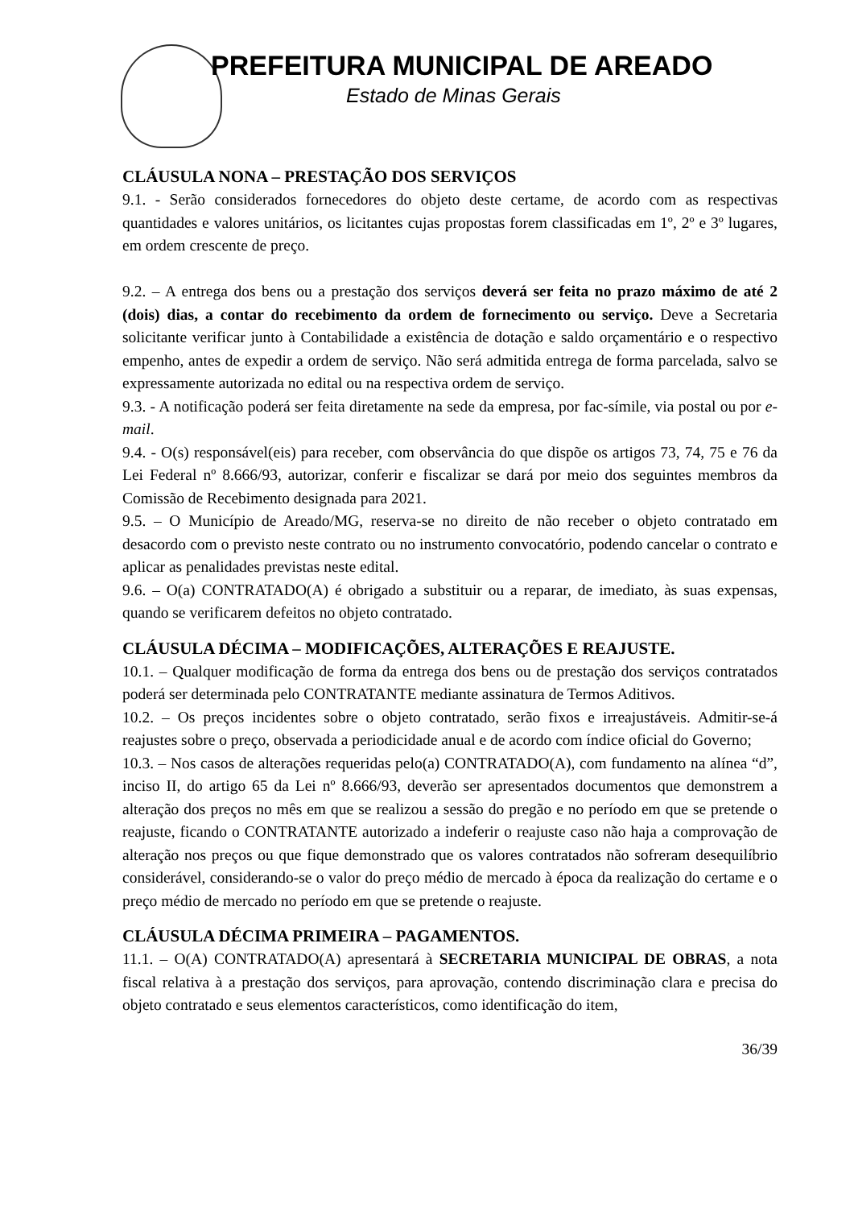PREFEITURA MUNICIPAL DE AREADO
Estado de Minas Gerais
CLÁUSULA NONA – PRESTAÇÃO DOS SERVIÇOS
9.1. - Serão considerados fornecedores do objeto deste certame, de acordo com as respectivas quantidades e valores unitários, os licitantes cujas propostas forem classificadas em 1º, 2º e 3º lugares, em ordem crescente de preço.
9.2. – A entrega dos bens ou a prestação dos serviços deverá ser feita no prazo máximo de até 2 (dois) dias, a contar do recebimento da ordem de fornecimento ou serviço. Deve a Secretaria solicitante verificar junto à Contabilidade a existência de dotação e saldo orçamentário e o respectivo empenho, antes de expedir a ordem de serviço. Não será admitida entrega de forma parcelada, salvo se expressamente autorizada no edital ou na respectiva ordem de serviço.
9.3. - A notificação poderá ser feita diretamente na sede da empresa, por fac-símile, via postal ou por e-mail.
9.4. - O(s) responsável(eis) para receber, com observância do que dispõe os artigos 73, 74, 75 e 76 da Lei Federal nº 8.666/93, autorizar, conferir e fiscalizar se dará por meio dos seguintes membros da Comissão de Recebimento designada para 2021.
9.5. – O Município de Areado/MG, reserva-se no direito de não receber o objeto contratado em desacordo com o previsto neste contrato ou no instrumento convocatório, podendo cancelar o contrato e aplicar as penalidades previstas neste edital.
9.6. – O(a) CONTRATADO(A) é obrigado a substituir ou a reparar, de imediato, às suas expensas, quando se verificarem defeitos no objeto contratado.
CLÁUSULA DÉCIMA – MODIFICAÇÕES, ALTERAÇÕES E REAJUSTE.
10.1. – Qualquer modificação de forma da entrega dos bens ou de prestação dos serviços contratados poderá ser determinada pelo CONTRATANTE mediante assinatura de Termos Aditivos.
10.2. – Os preços incidentes sobre o objeto contratado, serão fixos e irreajustáveis. Admitir-se-á reajustes sobre o preço, observada a periodicidade anual e de acordo com índice oficial do Governo;
10.3. – Nos casos de alterações requeridas pelo(a) CONTRATADO(A), com fundamento na alínea “d”, inciso II, do artigo 65 da Lei nº 8.666/93, deverão ser apresentados documentos que demonstrem a alteração dos preços no mês em que se realizou a sessão do pregão e no período em que se pretende o reajuste, ficando o CONTRATANTE autorizado a indeferir o reajuste caso não haja a comprovação de alteração nos preços ou que fique demonstrado que os valores contratados não sofreram desequilíbrio considerável, considerando-se o valor do preço médio de mercado à época da realização do certame e o preço médio de mercado no período em que se pretende o reajuste.
CLÁUSULA DÉCIMA PRIMEIRA – PAGAMENTOS.
11.1. – O(A) CONTRATADO(A) apresentará à SECRETARIA MUNICIPAL DE OBRAS, a nota fiscal relativa à a prestação dos serviços, para aprovação, contendo discriminação clara e precisa do objeto contratado e seus elementos característicos, como identificação do item,
36/39